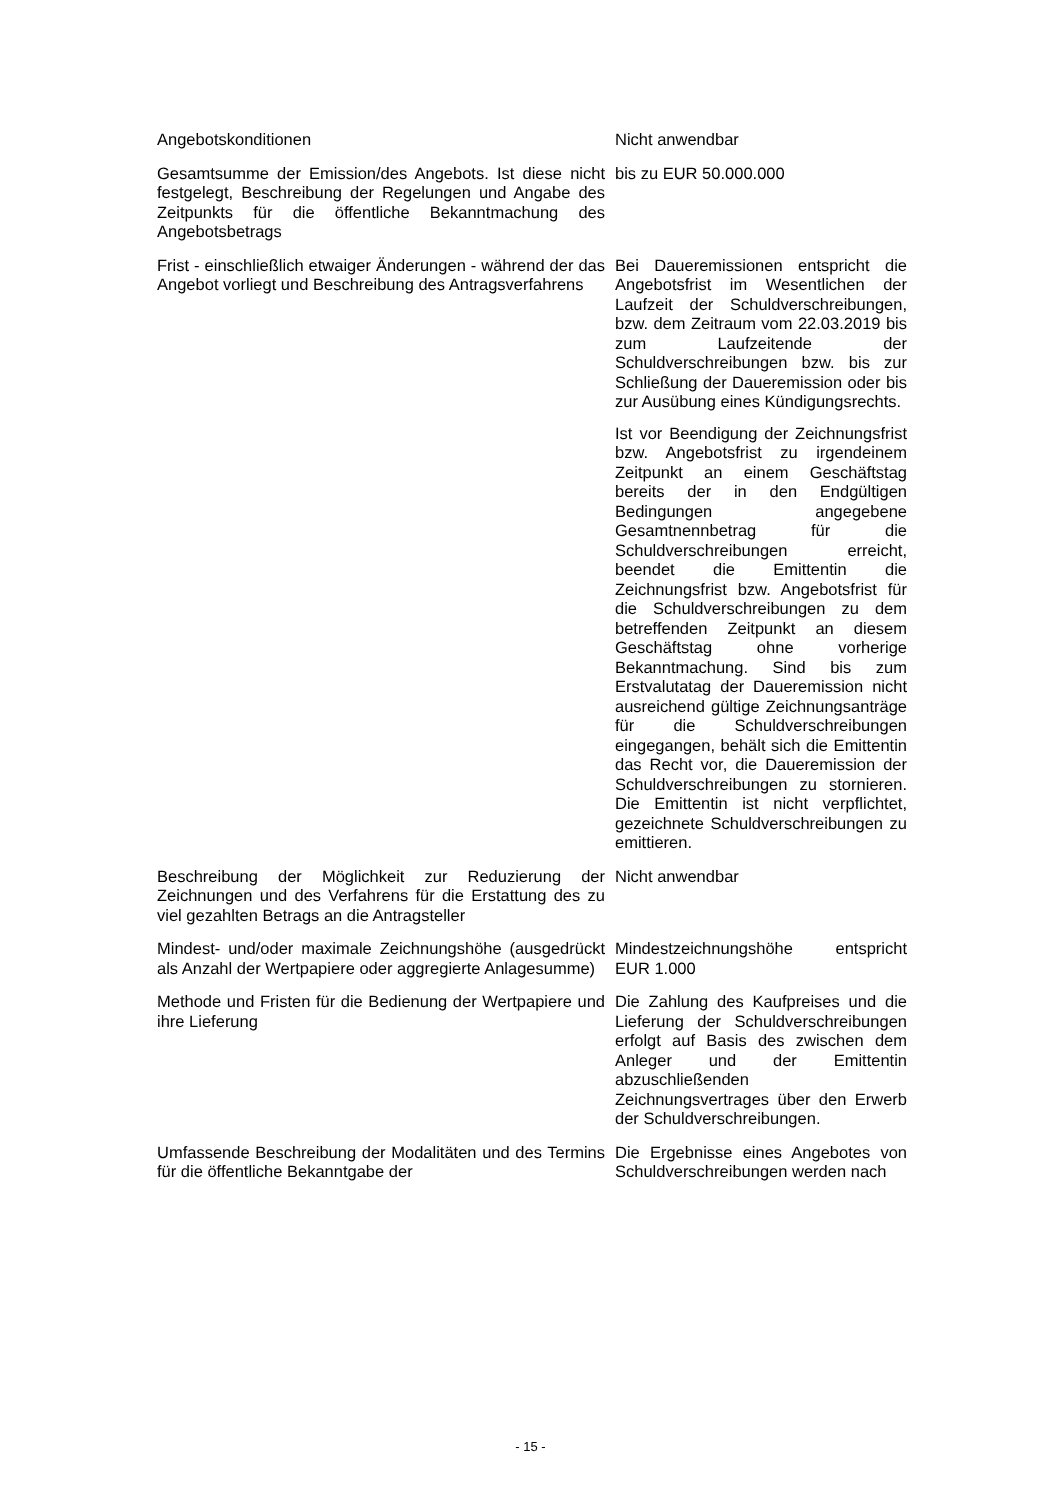| Angebotskonditionen | Nicht anwendbar |
| Gesamtsumme der Emission/des Angebots. Ist diese nicht festgelegt, Beschreibung der Regelungen und Angabe des Zeitpunkts für die öffentliche Bekanntmachung des Angebotsbetrags | bis zu EUR 50.000.000 |
| Frist - einschließlich etwaiger Änderungen - während der das Angebot vorliegt und Beschreibung des Antragsverfahrens | Bei Daueremissionen entspricht die Angebotsfrist im Wesentlichen der Laufzeit der Schuldverschreibungen, bzw. dem Zeitraum vom 22.03.2019 bis zum Laufzeitende der Schuldverschreibungen bzw. bis zur Schließung der Daueremission oder bis zur Ausübung eines Kündigungsrechts. Ist vor Beendigung der Zeichnungsfrist bzw. Angebotsfrist zu irgendeinem Zeitpunkt an einem Geschäftstag bereits der in den Endgültigen Bedingungen angegebene Gesamtnennbetrag für die Schuldverschreibungen erreicht, beendet die Emittentin die Zeichnungsfrist bzw. Angebotsfrist für die Schuldverschreibungen zu dem betreffenden Zeitpunkt an diesem Geschäftstag ohne vorherige Bekanntmachung. Sind bis zum Erstvalutatag der Daueremission nicht ausreichend gültige Zeichnungsanträge für die Schuldverschreibungen eingegangen, behält sich die Emittentin das Recht vor, die Daueremission der Schuldverschreibungen zu stornieren. Die Emittentin ist nicht verpflichtet, gezeichnete Schuldverschreibungen zu emittieren. |
| Beschreibung der Möglichkeit zur Reduzierung der Zeichnungen und des Verfahrens für die Erstattung des zu viel gezahlten Betrags an die Antragsteller | Nicht anwendbar |
| Mindest- und/oder maximale Zeichnungshöhe (ausgedrückt als Anzahl der Wertpapiere oder aggregierte Anlagesumme) | Mindestzeichnungshöhe entspricht EUR 1.000 |
| Methode und Fristen für die Bedienung der Wertpapiere und ihre Lieferung | Die Zahlung des Kaufpreises und die Lieferung der Schuldverschreibungen erfolgt auf Basis des zwischen dem Anleger und der Emittentin abzuschließenden Zeichnungsvertrages über den Erwerb der Schuldverschreibungen. |
| Umfassende Beschreibung der Modalitäten und des Termins für die öffentliche Bekanntgabe der | Die Ergebnisse eines Angebotes von Schuldverschreibungen werden nach |
- 15 -